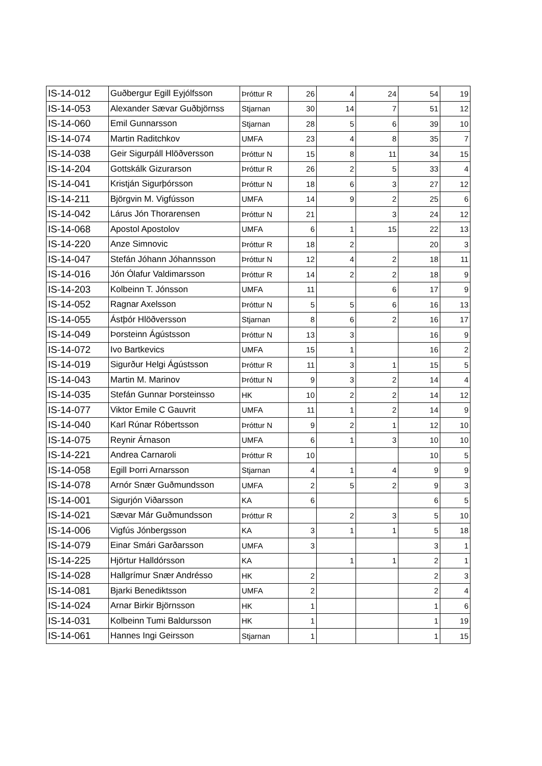| IS-14-012 | Guðbergur Egill Eyjólfsson | Þróttur R | 26 | 4 | 24 | 54 | 19 |
| IS-14-053 | Alexander Sævar Guðbjörnss | Stjarnan | 30 | 14 | 7 | 51 | 12 |
| IS-14-060 | Emil Gunnarsson | Stjarnan | 28 | 5 | 6 | 39 | 10 |
| IS-14-074 | Martin Raditchkov | UMFA | 23 | 4 | 8 | 35 | 7 |
| IS-14-038 | Geir Sigurpáll Hlöðversson | Þróttur N | 15 | 8 | 11 | 34 | 15 |
| IS-14-204 | Gottskálk Gizurarson | Þróttur R | 26 | 2 | 5 | 33 | 4 |
| IS-14-041 | Kristján Sigurþórsson | Þróttur N | 18 | 6 | 3 | 27 | 12 |
| IS-14-211 | Björgvin M. Vigfússon | UMFA | 14 | 9 | 2 | 25 | 6 |
| IS-14-042 | Lárus Jón Thorarensen | Þróttur N | 21 | | 3 | 24 | 12 |
| IS-14-068 | Apostol Apostolov | UMFA | 6 | 1 | 15 | 22 | 13 |
| IS-14-220 | Anze Simnovic | Þróttur R | 18 | 2 | | 20 | 3 |
| IS-14-047 | Stefán Jóhann Jóhannsson | Þróttur N | 12 | 4 | 2 | 18 | 11 |
| IS-14-016 | Jón Ólafur Valdimarsson | Þróttur R | 14 | 2 | 2 | 18 | 9 |
| IS-14-203 | Kolbeinn T. Jónsson | UMFA | 11 | | 6 | 17 | 9 |
| IS-14-052 | Ragnar Axelsson | Þróttur N | 5 | 5 | 6 | 16 | 13 |
| IS-14-055 | Ástþór Hlöðversson | Stjarnan | 8 | 6 | 2 | 16 | 17 |
| IS-14-049 | Þorsteinn Ágústsson | Þróttur N | 13 | 3 | | 16 | 9 |
| IS-14-072 | Ivo Bartkevics | UMFA | 15 | 1 | | 16 | 2 |
| IS-14-019 | Sigurður Helgi Ágústsson | Þróttur R | 11 | 3 | 1 | 15 | 5 |
| IS-14-043 | Martin M. Marinov | Þróttur N | 9 | 3 | 2 | 14 | 4 |
| IS-14-035 | Stefán Gunnar Þorsteinsso | HK | 10 | 2 | 2 | 14 | 12 |
| IS-14-077 | Viktor Emile C Gauvrit | UMFA | 11 | 1 | 2 | 14 | 9 |
| IS-14-040 | Karl Rúnar Róbertsson | Þróttur N | 9 | 2 | 1 | 12 | 10 |
| IS-14-075 | Reynir Árnason | UMFA | 6 | 1 | 3 | 10 | 10 |
| IS-14-221 | Andrea Carnaroli | Þróttur R | 10 | | | 10 | 5 |
| IS-14-058 | Egill Þorri Arnarsson | Stjarnan | 4 | 1 | 4 | 9 | 9 |
| IS-14-078 | Arnór Snær Guðmundsson | UMFA | 2 | 5 | 2 | 9 | 3 |
| IS-14-001 | Sigurjón Viðarsson | KA | 6 | | | 6 | 5 |
| IS-14-021 | Sævar Már Guðmundsson | Þróttur R | | 2 | 3 | 5 | 10 |
| IS-14-006 | Vigfús Jónbergsson | KA | 3 | 1 | 1 | 5 | 18 |
| IS-14-079 | Einar Smári Garðarsson | UMFA | 3 | | | 3 | 1 |
| IS-14-225 | Hjörtur Halldórsson | KA | | 1 | 1 | 2 | 1 |
| IS-14-028 | Hallgrímur Snær Andrésso | HK | 2 | | | 2 | 3 |
| IS-14-081 | Bjarki Benediktsson | UMFA | 2 | | | 2 | 4 |
| IS-14-024 | Arnar Birkir Björnsson | HK | 1 | | | 1 | 6 |
| IS-14-031 | Kolbeinn Tumi Baldursson | HK | 1 | | | 1 | 19 |
| IS-14-061 | Hannes Ingi Geirsson | Stjarnan | 1 | | | 1 | 15 |